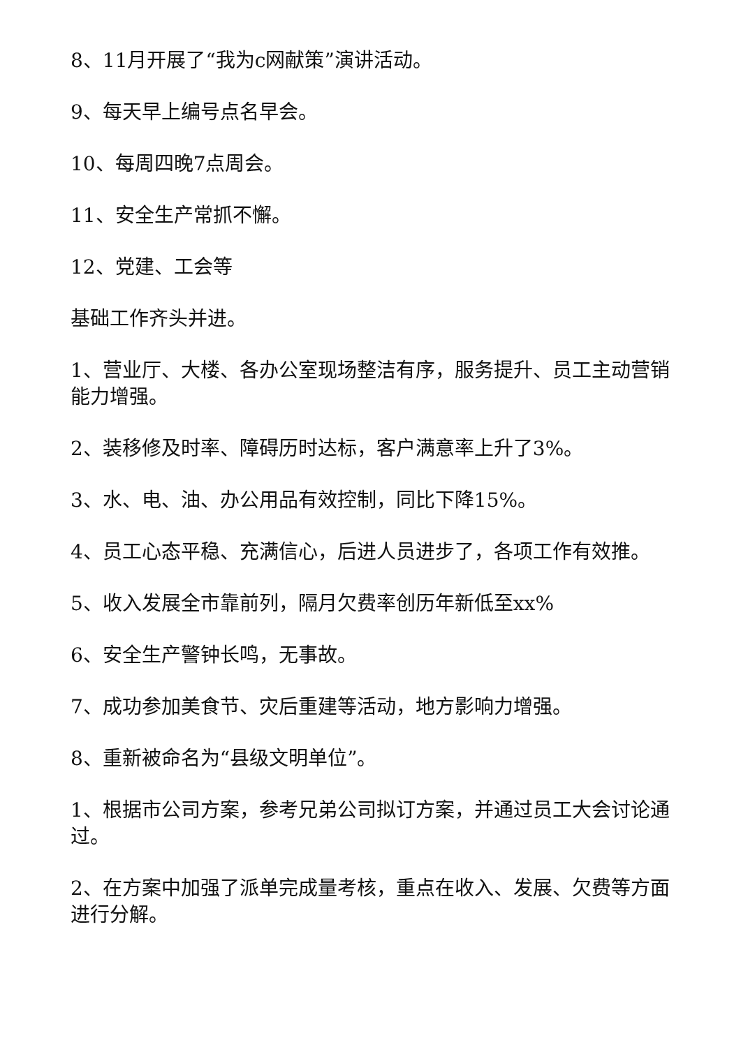8、11月开展了“我为c网献策”演讲活动。
9、每天早上编号点名早会。
10、每周四晚7点周会。
11、安全生产常抓不懈。
12、党建、工会等
基础工作齐头并进。
1、营业厅、大楼、各办公室现场整洁有序，服务提升、员工主动营销能力增强。
2、装移修及时率、障碍历时达标，客户满意率上升了3%。
3、水、电、油、办公用品有效控制，同比下降15%。
4、员工心态平稳、充满信心，后进人员进步了，各项工作有效推。
5、收入发展全市靠前列，隔月欠费率创历年新低至xx%
6、安全生产警钟长鸣，无事故。
7、成功参加美食节、灾后重建等活动，地方影响力增强。
8、重新被命名为“县级文明单位”。
1、根据市公司方案，参考兄弟公司拟订方案，并通过员工大会讨论通过。
2、在方案中加强了派单完成量考核，重点在收入、发展、欠费等方面进行分解。